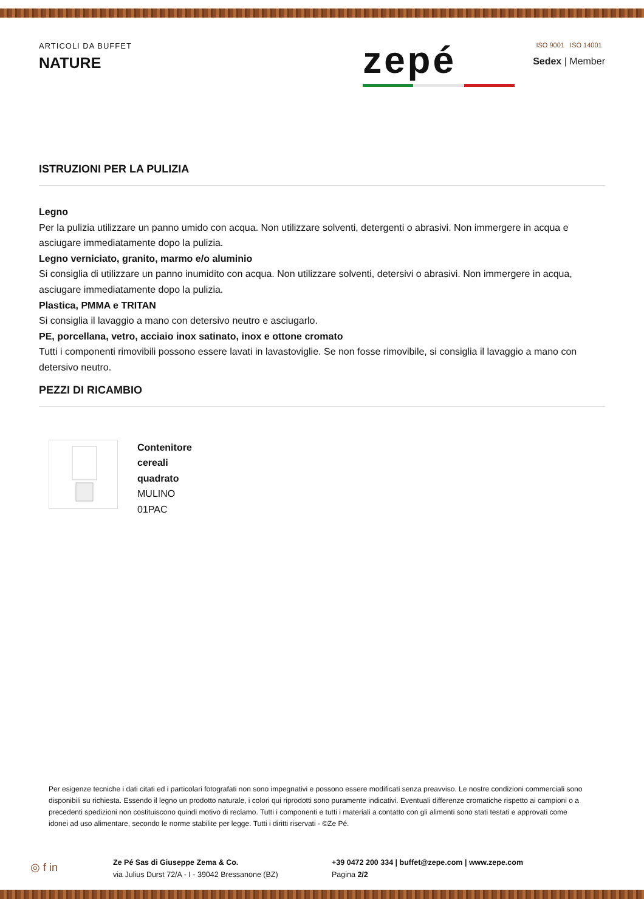ARTICOLI DA BUFFET
NATURE
zepé
ISO 9001 ISO 14001
Sedex | Member
ISTRUZIONI PER LA PULIZIA
Legno
Per la pulizia utilizzare un panno umido con acqua. Non utilizzare solventi, detergenti o abrasivi. Non immergere in acqua e asciugare immediatamente dopo la pulizia.
Legno verniciato, granito, marmo e/o aluminio
Si consiglia di utilizzare un panno inumidito con acqua. Non utilizzare solventi, detersivi o abrasivi. Non immergere in acqua, asciugare immediatamente dopo la pulizia.
Plastica, PMMA e TRITAN
Si consiglia il lavaggio a mano con detersivo neutro e asciugarlo.
PE, porcellana, vetro, acciaio inox satinato, inox e ottone cromato
Tutti i componenti rimovibili possono essere lavati in lavastoviglie. Se non fosse rimovibile, si consiglia il lavaggio a mano con detersivo neutro.
PEZZI DI RICAMBIO
Contenitore
cereali
quadrato
MULINO
01PAC
Per esigenze tecniche i dati citati ed i particolari fotografati non sono impegnativi e possono essere modificati senza preavviso. Le nostre condizioni commerciali sono disponibili su richiesta. Essendo il legno un prodotto naturale, i colori qui riprodotti sono puramente indicativi. Eventuali differenze cromatiche rispetto ai campioni o a precedenti spedizioni non costituiscono quindi motivo di reclamo. Tutti i componenti e tutti i materiali a contatto con gli alimenti sono stati testati e approvati come idonei ad uso alimentare, secondo le norme stabilite per legge. Tutti i diritti riservati - ©Ze Pé.
◎ f in
Ze Pé Sas di Giuseppe Zema & Co.
via Julius Durst 72/A - I - 39042 Bressanone (BZ)
+39 0472 200 334 | buffet@zepe.com | www.zepe.com
Pagina 2/2